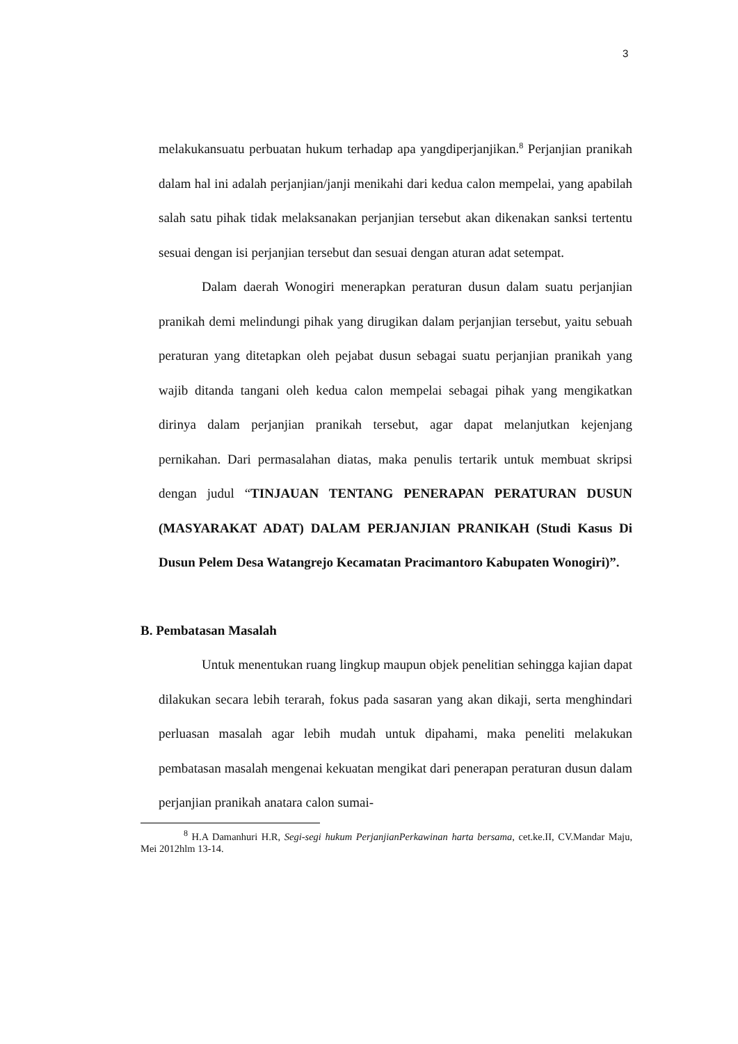3
melakukansuatu perbuatan hukum terhadap apa yangdiperjanjikan.<sup>8</sup> Perjanjian pranikah dalam hal ini adalah perjanjian/janji menikahi dari kedua calon mempelai, yang apabilah salah satu pihak tidak melaksanakan perjanjian tersebut akan dikenakan sanksi tertentu sesuai dengan isi perjanjian tersebut dan sesuai dengan aturan adat setempat.
Dalam daerah Wonogiri menerapkan peraturan dusun dalam suatu perjanjian pranikah demi melindungi pihak yang dirugikan dalam perjanjian tersebut, yaitu sebuah peraturan yang ditetapkan oleh pejabat dusun sebagai suatu perjanjian pranikah yang wajib ditanda tangani oleh kedua calon mempelai sebagai pihak yang mengikatkan dirinya dalam perjanjian pranikah tersebut, agar dapat melanjutkan kejenjang pernikahan. Dari permasalahan diatas, maka penulis tertarik untuk membuat skripsi dengan judul “TINJAUAN TENTANG PENERAPAN PERATURAN DUSUN (MASYARAKAT ADAT) DALAM PERJANJIAN PRANIKAH (Studi Kasus Di Dusun Pelem Desa Watangrejo Kecamatan Pracimantoro Kabupaten Wonogiri)”.
B. Pembatasan Masalah
Untuk menentukan ruang lingkup maupun objek penelitian sehingga kajian dapat dilakukan secara lebih terarah, fokus pada sasaran yang akan dikaji, serta menghindari perluasan masalah agar lebih mudah untuk dipahami, maka peneliti melakukan pembatasan masalah mengenai kekuatan mengikat dari penerapan peraturan dusun dalam perjanjian pranikah anatara calon sumai-
<sup>8</sup> H.A Damanhuri H.R, Segi-segi hukum PerjanjianPerkawinan harta bersama, cet.ke.II, CV.Mandar Maju, Mei 2012hlm 13-14.